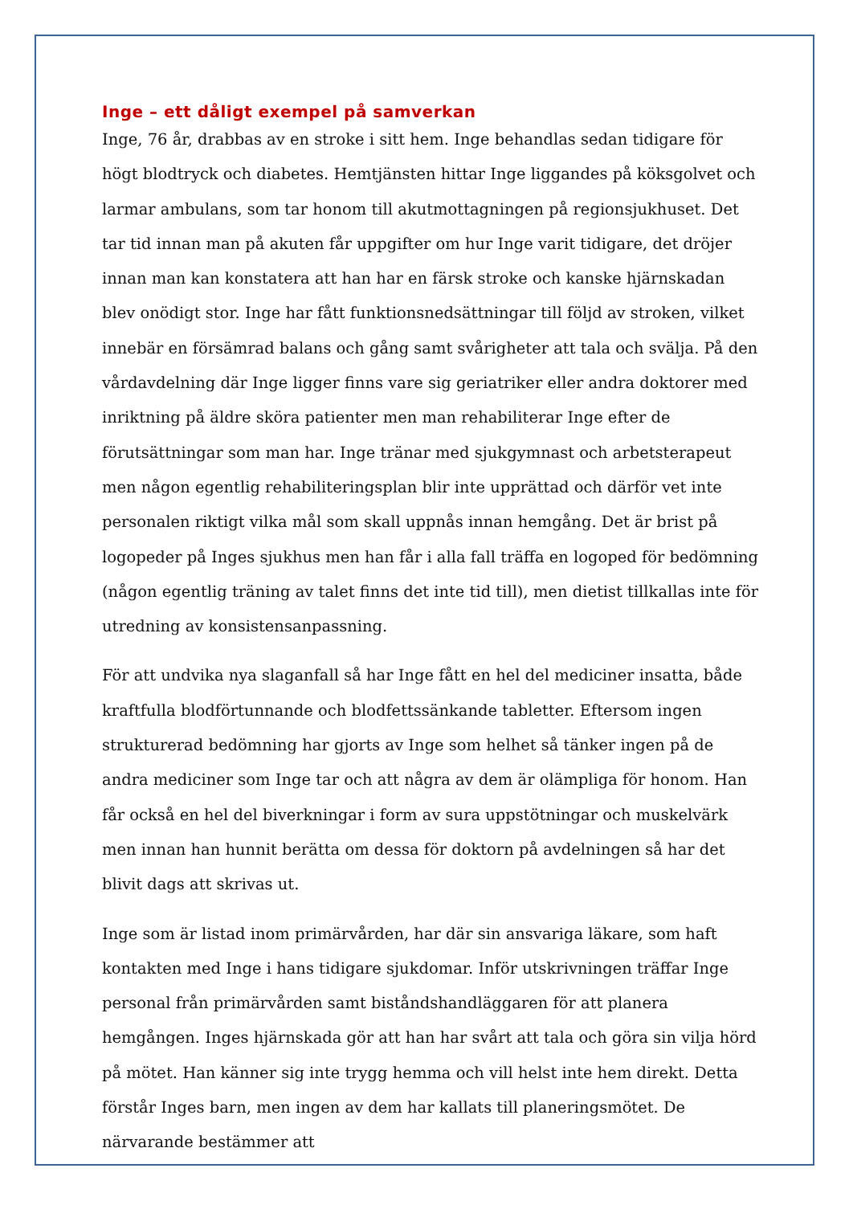Inge – ett dåligt exempel på samverkan
Inge, 76 år, drabbas av en stroke i sitt hem. Inge behandlas sedan tidigare för högt blodtryck och diabetes. Hemtjänsten hittar Inge liggandes på köksgolvet och larmar ambulans, som tar honom till akutmottagningen på regionsjukhuset. Det tar tid innan man på akuten får uppgifter om hur Inge varit tidigare, det dröjer innan man kan konstatera att han har en färsk stroke och kanske hjärnskadan blev onödigt stor. Inge har fått funktionsnedsättningar till följd av stroken, vilket innebär en försämrad balans och gång samt svårigheter att tala och svälja. På den vårdavdelning där Inge ligger finns vare sig geriatriker eller andra doktorer med inriktning på äldre sköra patienter men man rehabiliterar Inge efter de förutsättningar som man har. Inge tränar med sjukgymnast och arbetsterapeut men någon egentlig rehabiliteringsplan blir inte upprättad och därför vet inte personalen riktigt vilka mål som skall uppnås innan hemgång. Det är brist på logopeder på Inges sjukhus men han får i alla fall träffa en logoped för bedömning (någon egentlig träning av talet finns det inte tid till), men dietist tillkallas inte för utredning av konsistensanpassning.
För att undvika nya slaganfall så har Inge fått en hel del mediciner insatta, både kraftfulla blodförtunnande och blodfettssänkande tabletter. Eftersom ingen strukturerad bedömning har gjorts av Inge som helhet så tänker ingen på de andra mediciner som Inge tar och att några av dem är olämpliga för honom. Han får också en hel del biverkningar i form av sura uppstötningar och muskelvärk men innan han hunnit berätta om dessa för doktorn på avdelningen så har det blivit dags att skrivas ut.
Inge som är listad inom primärvården, har där sin ansvariga läkare, som haft kontakten med Inge i hans tidigare sjukdomar. Inför utskrivningen träffar Inge personal från primärvården samt biståndshandläggaren för att planera hemgången. Inges hjärnskada gör att han har svårt att tala och göra sin vilja hörd på mötet. Han känner sig inte trygg hemma och vill helst inte hem direkt. Detta förstår Inges barn, men ingen av dem har kallats till planeringsmötet. De närvarande bestämmer att